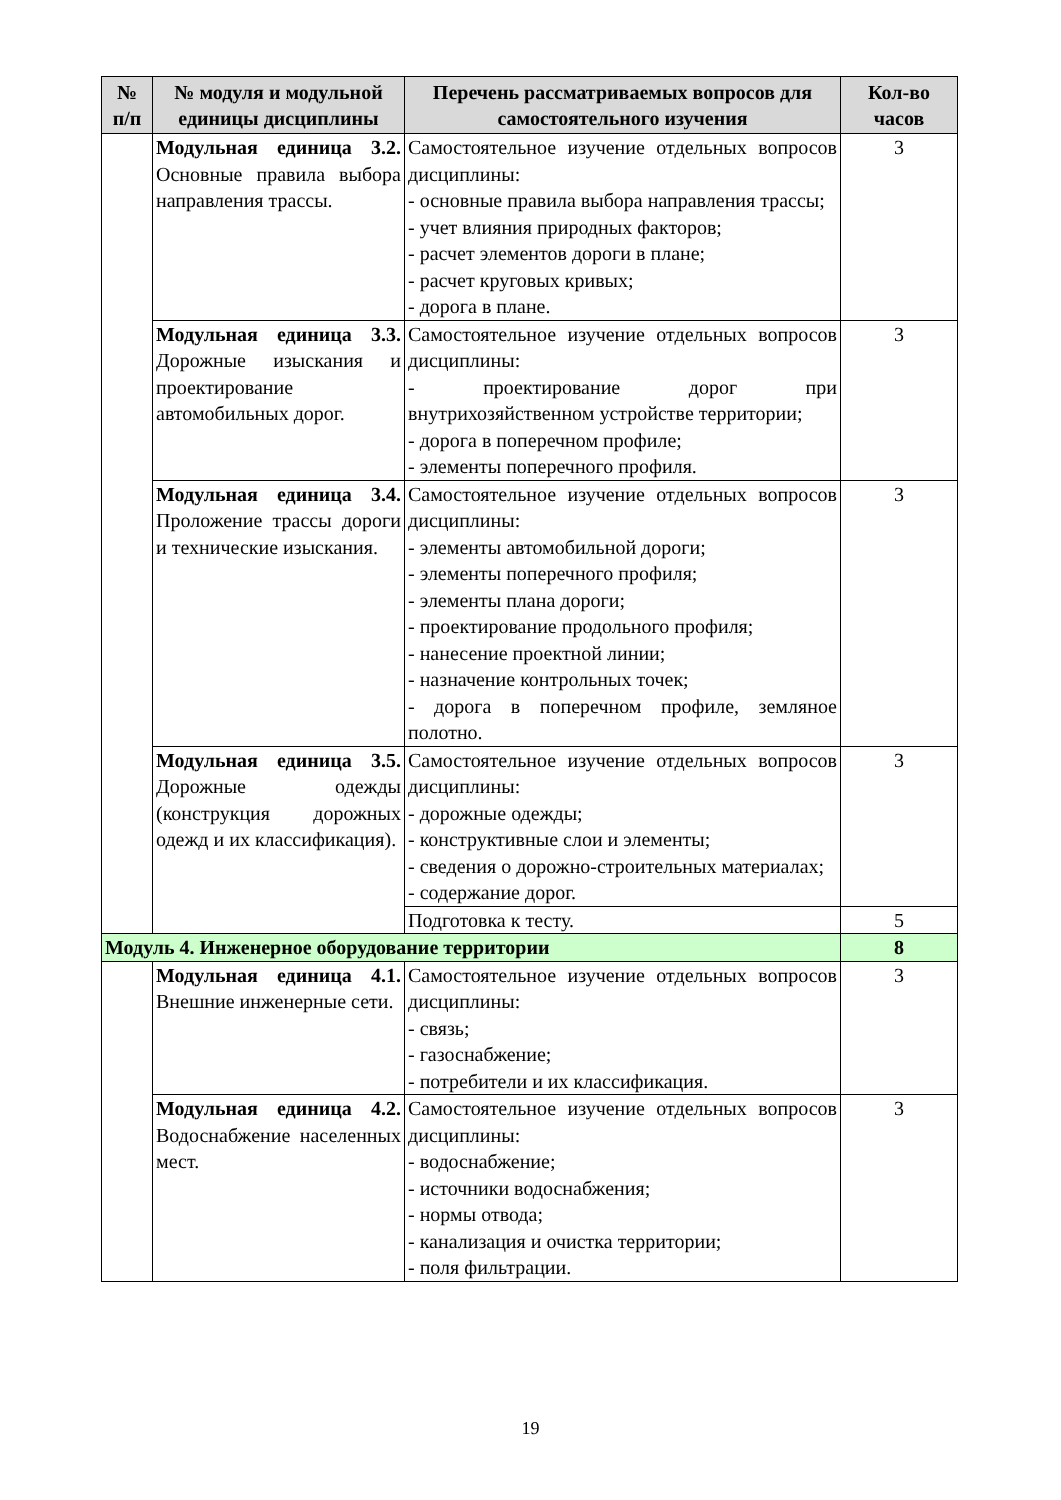| № п/п | № модуля и модульной единицы дисциплины | Перечень рассматриваемых вопросов для самостоятельного изучения | Кол-во часов |
| --- | --- | --- | --- |
| | Модульная единица 3.2. Основные правила выбора направления трассы. | Самостоятельное изучение отдельных вопросов дисциплины: - основные правила выбора направления трассы; - учет влияния природных факторов; - расчет элементов дороги в плане; - расчет круговых кривых; - дорога в плане. | 3 |
| | Модульная единица 3.3. Дорожные изыскания и проектирование автомобильных дорог. | Самостоятельное изучение отдельных вопросов дисциплины: - проектирование дорог при внутрихозяйственном устройстве территории; - дорога в поперечном профиле; - элементы поперечного профиля. | 3 |
| | Модульная единица 3.4. Проложение трассы дороги и технические изыскания. | Самостоятельное изучение отдельных вопросов дисциплины: - элементы автомобильной дороги; - элементы поперечного профиля; - элементы плана дороги; - проектирование продольного профиля; - нанесение проектной линии; - назначение контрольных точек; - дорога в поперечном профиле, земляное полотно. | 3 |
| | Модульная единица 3.5. Дорожные одежды (конструкция дорожных одежд и их классификация). | Самостоятельное изучение отдельных вопросов дисциплины: - дорожные одежды; - конструктивные слои и элементы; - сведения о дорожно-строительных материалах; - содержание дорог. | 3 |
| | | Подготовка к тесту. | 5 |
| Модуль 4. Инженерное оборудование территории | | | 8 |
| | Модульная единица 4.1. Внешние инженерные сети. | Самостоятельное изучение отдельных вопросов дисциплины: - связь; - газоснабжение; - потребители и их классификация. | 3 |
| | Модульная единица 4.2. Водоснабжение населенных мест. | Самостоятельное изучение отдельных вопросов дисциплины: - водоснабжение; - источники водоснабжения; - нормы отвода; - канализация и очистка территории; - поля фильтрации. | 3 |
19